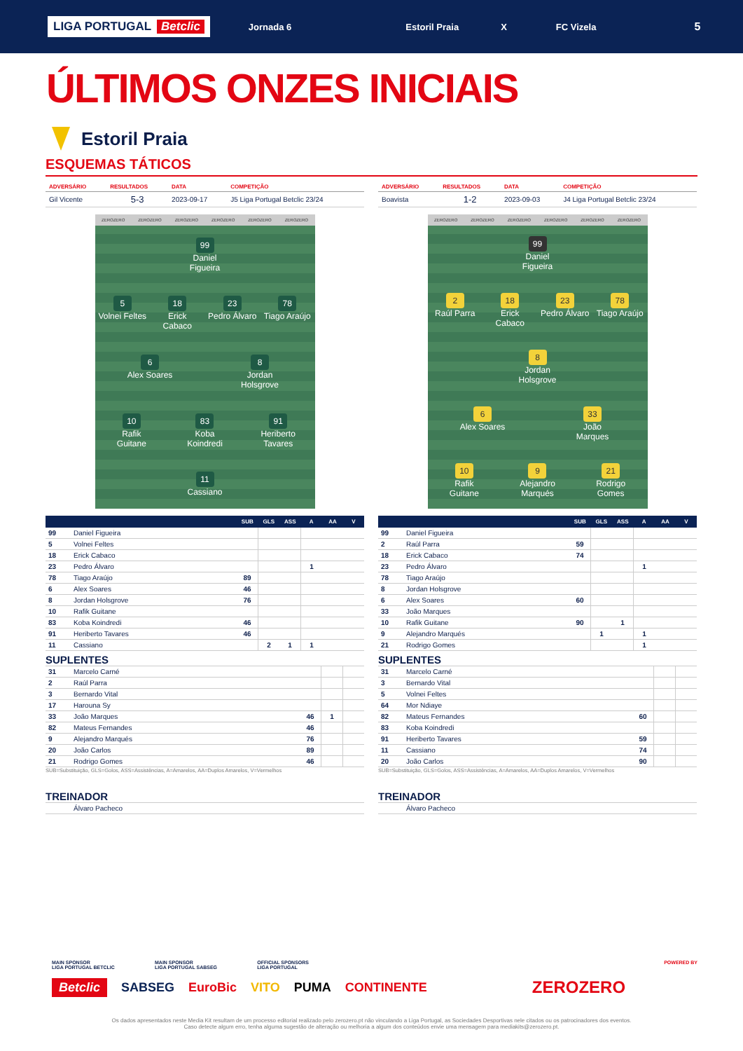LIGA PORTUGAL Betclic
Jornada 6 Estoril Praia X FC Vizela
5
ÚLTIMOS ONZES INICIAIS
Estoril Praia
ESQUEMAS TÁTICOS
| ADVERSÁRIO | RESULTADOS | DATA | COMPETIÇÃO |
| --- | --- | --- | --- |
| Gil Vicente | 5-3 | 2023-09-17 | J5 Liga Portugal Betclic 23/24 |
ZEROZERO ZEROZERO ZEROZERO ZEROZERO ZEROZERO ZEROZERO
99
Daniel Figueira
5
Volnei Feltes
18
Erick Cabaco
23
Pedro Álvaro
78
Tiago Araújo
6
Alex Soares
8
Jordan Holsgrove
10
Rafik Guitane
83
Koba Koindredi
91
Heriberto Tavares
11
Cassiano
| | | SUB | GLS | ASS | A | AA | V |
| --- | --- | --- | --- | --- | --- | --- | --- |
| 99 | Daniel Figueira | | | | | | |
| 5 | Volnei Feltes | | | | | | |
| 18 | Erick Cabaco | | | | | | |
| 23 | Pedro Álvaro | | | | 1 | | |
| 78 | Tiago Araújo | 89 | | | | | |
| 6 | Alex Soares | 46 | | | | | |
| 8 | Jordan Holsgrove | 76 | | | | | |
| 10 | Rafik Guitane | | | | | | |
| 83 | Koba Koindredi | 46 | | | | | |
| 91 | Heriberto Tavares | 46 | | | | | |
| 11 | Cassiano | | 2 | 1 | 1 | | |
SUPLENTES
| 31 | Marcelo Carné | | | |
| 2 | Raúl Parra | | | |
| 3 | Bernardo Vital | | | |
| 17 | Harouna Sy | | | |
| 33 | João Marques | 46 | 1 | |
| 82 | Mateus Fernandes | 46 | | |
| 9 | Alejandro Marqués | 76 | | |
| 20 | João Carlos | 89 | | |
| 21 | Rodrigo Gomes | 46 | | |
SUB=Substituição, GLS=Golos, ASS=Assistências, A=Amarelos, AA=Duplos Amarelos, V=Vermelhos
TREINADOR
Álvaro Pacheco
| ADVERSÁRIO | RESULTADOS | DATA | COMPETIÇÃO |
| --- | --- | --- | --- |
| Boavista | 1-2 | 2023-09-03 | J4 Liga Portugal Betclic 23/24 |
ZEROZERO ZEROZERO ZEROZERO ZEROZERO ZEROZERO ZEROZERO
99
Daniel Figueira
2
Raúl Parra
18
Erick Cabaco
23
Pedro Álvaro
78
Tiago Araújo
8
Jordan Holsgrove
6
Alex Soares
33
João Marques
10
Rafik Guitane
9
Alejandro Marqués
21
Rodrigo Gomes
| | | SUB | GLS | ASS | A | AA | V |
| --- | --- | --- | --- | --- | --- | --- | --- |
| 99 | Daniel Figueira | | | | | | |
| 2 | Raúl Parra | 59 | | | | | |
| 18 | Erick Cabaco | 74 | | | | | |
| 23 | Pedro Álvaro | | | | 1 | | |
| 78 | Tiago Araújo | | | | | | |
| 8 | Jordan Holsgrove | | | | | | |
| 6 | Alex Soares | 60 | | | | | |
| 33 | João Marques | | | | | | |
| 10 | Rafik Guitane | 90 | | 1 | | | |
| 9 | Alejandro Marqués | | 1 | | 1 | | |
| 21 | Rodrigo Gomes | | | | 1 | | |
SUPLENTES
| 31 | Marcelo Carné | | | |
| 3 | Bernardo Vital | | | |
| 5 | Volnei Feltes | | | |
| 64 | Mor Ndiaye | | | |
| 82 | Mateus Fernandes | 60 | | |
| 83 | Koba Koindredi | | | |
| 91 | Heriberto Tavares | 59 | | |
| 11 | Cassiano | 74 | | |
| 20 | João Carlos | 90 | | |
SUB=Substituição, GLS=Golos, ASS=Assistências, A=Amarelos, AA=Duplos Amarelos, V=Vermelhos
TREINADOR
Álvaro Pacheco
MAIN SPONSOR
LIGA PORTUGAL BETCLIC
MAIN SPONSOR
LIGA PORTUGAL SABSEG
OFFICIAL SPONSORS
LIGA PORTUGAL
POWERED BY
Betclic SABSEG EuroBic VITO PUMA CONTINENTE ZEROZERO
Os dados apresentados neste Media Kit resultam de um processo editorial realizado pelo zerozero.pt não vinculando a Liga Portugal, as Sociedades Desportivas nele citados ou os patrocinadores dos eventos.
Caso detecte algum erro, tenha alguma sugestão de alteração ou melhoria a algum dos conteúdos envie uma mensagem para mediakits@zerozero.pt.